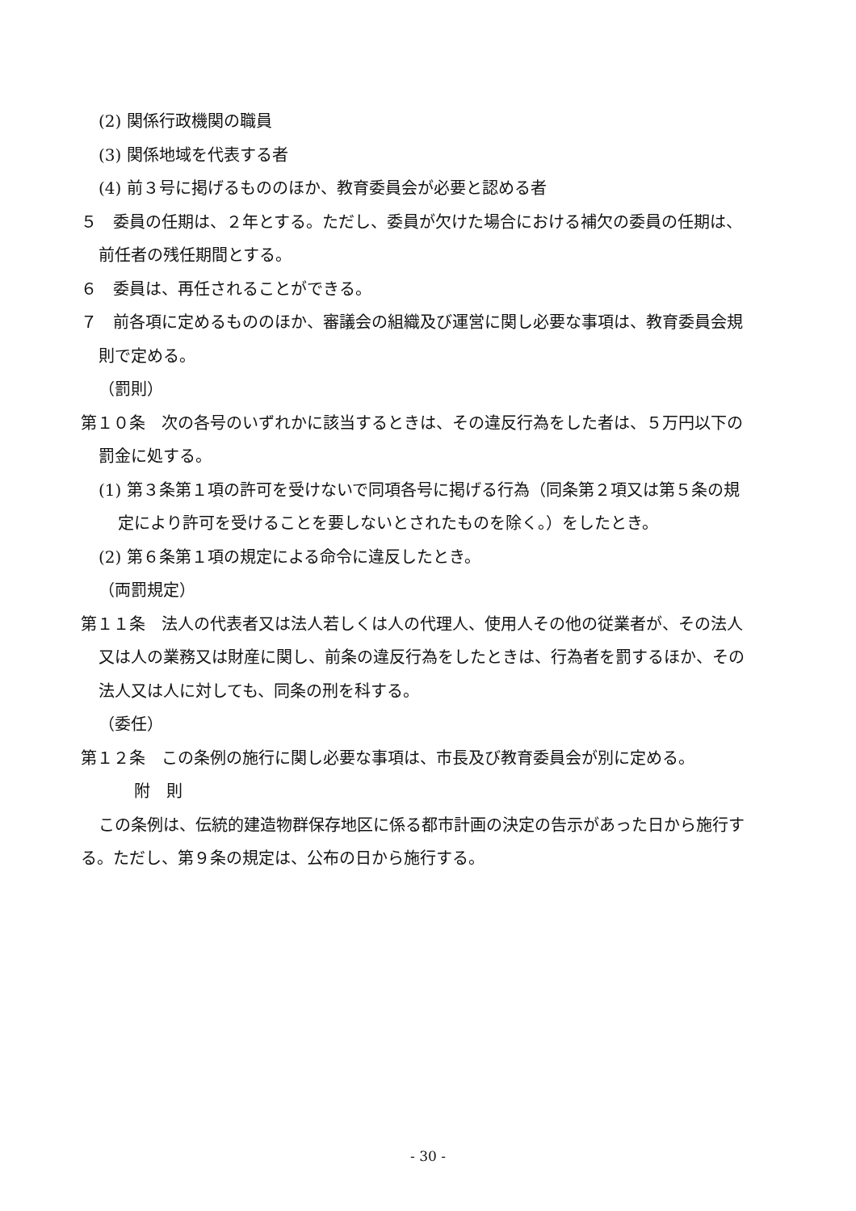(2) 関係行政機関の職員
(3) 関係地域を代表する者
(4) 前３号に掲げるもののほか、教育委員会が必要と認める者
５　委員の任期は、２年とする。ただし、委員が欠けた場合における補欠の委員の任期は、前任者の残任期間とする。
６　委員は、再任されることができる。
７　前各項に定めるもののほか、審議会の組織及び運営に関し必要な事項は、教育委員会規則で定める。
（罰則）
第１０条　次の各号のいずれかに該当するときは、その違反行為をした者は、５万円以下の罰金に処する。
(1) 第３条第１項の許可を受けないで同項各号に掲げる行為（同条第２項又は第５条の規定により許可を受けることを要しないとされたものを除く。）をしたとき。
(2) 第６条第１項の規定による命令に違反したとき。
（両罰規定）
第１１条　法人の代表者又は法人若しくは人の代理人、使用人その他の従業者が、その法人又は人の業務又は財産に関し、前条の違反行為をしたときは、行為者を罰するほか、その法人又は人に対しても、同条の刑を科する。
（委任）
第１２条　この条例の施行に関し必要な事項は、市長及び教育委員会が別に定める。
附　則
この条例は、伝統的建造物群保存地区に係る都市計画の決定の告示があった日から施行する。ただし、第９条の規定は、公布の日から施行する。
- 30 -